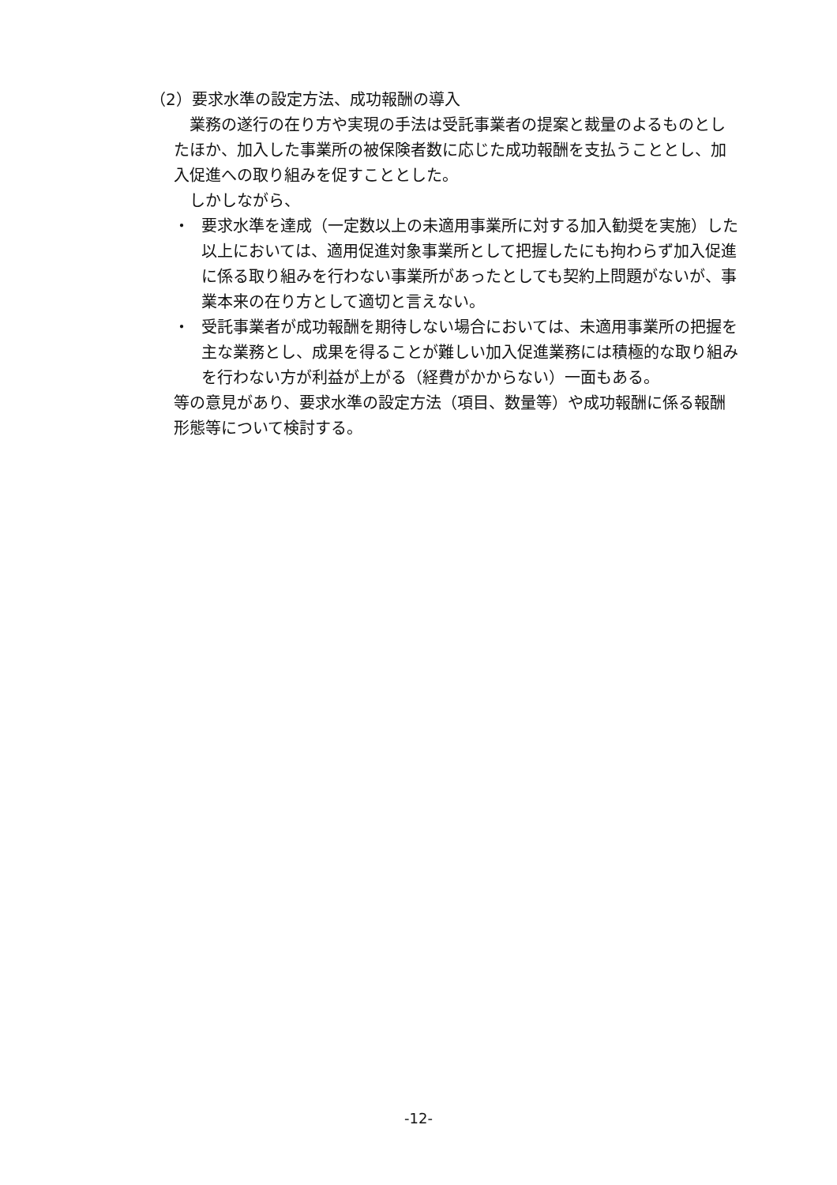（2）要求水準の設定方法、成功報酬の導入
業務の遂行の在り方や実現の手法は受託事業者の提案と裁量のよるものとしたほか、加入した事業所の被保険者数に応じた成功報酬を支払うこととし、加入促進への取り組みを促すこととした。
しかしながら、
・ 要求水準を達成（一定数以上の未適用事業所に対する加入勧奨を実施）した以上においては、適用促進対象事業所として把握したにも拘わらず加入促進に係る取り組みを行わない事業所があったとしても契約上問題がないが、事業本来の在り方として適切と言えない。
・ 受託事業者が成功報酬を期待しない場合においては、未適用事業所の把握を主な業務とし、成果を得ることが難しい加入促進業務には積極的な取り組みを行わない方が利益が上がる（経費がかからない）一面もある。
等の意見があり、要求水準の設定方法（項目、数量等）や成功報酬に係る報酬形態等について検討する。
-12-